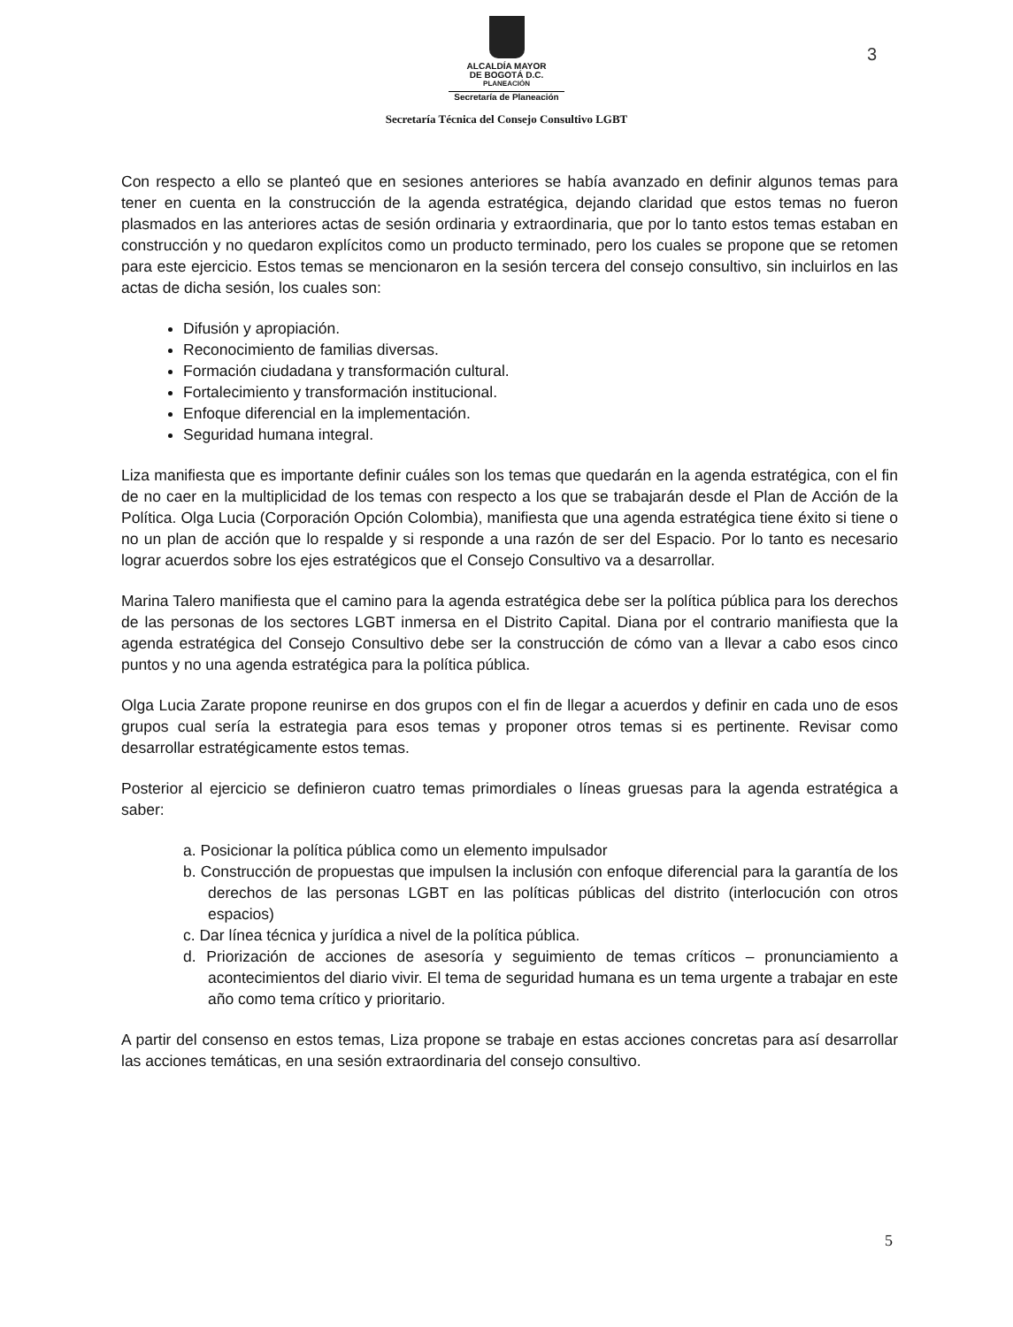3
ALCALDÍA MAYOR
DE BOGOTÁ D.C.
PLANEACIÓN
Secretaría de Planeación
Secretaría Técnica del Consejo Consultivo LGBT
Con respecto a ello se planteó que en sesiones anteriores se había avanzado en definir algunos temas para tener en cuenta en la construcción de la agenda estratégica, dejando claridad que estos temas no fueron plasmados en las anteriores actas de sesión ordinaria y extraordinaria, que por lo tanto estos temas estaban en construcción y no quedaron explícitos como un producto terminado, pero los cuales se propone que se retomen para este ejercicio. Estos temas se mencionaron en la sesión tercera del consejo consultivo, sin incluirlos en las actas de dicha sesión, los cuales son:
Difusión y apropiación.
Reconocimiento de familias diversas.
Formación ciudadana y transformación cultural.
Fortalecimiento y transformación institucional.
Enfoque diferencial en la implementación.
Seguridad humana integral.
Liza manifiesta que es importante definir cuáles son los temas que quedarán en la agenda estratégica, con el fin de no caer en la multiplicidad de los temas con respecto a los que se trabajarán desde el Plan de Acción de la Política. Olga Lucia (Corporación Opción Colombia), manifiesta que una agenda estratégica tiene éxito si tiene o no un plan de acción que lo respalde y si responde a una razón de ser del Espacio. Por lo tanto es necesario lograr acuerdos sobre los ejes estratégicos que el Consejo Consultivo va a desarrollar.
Marina Talero manifiesta que el camino para la agenda estratégica debe ser la política pública para los derechos de las personas de los sectores LGBT inmersa en el Distrito Capital. Diana por el contrario manifiesta que la agenda estratégica del Consejo Consultivo debe ser la construcción de cómo van a llevar a cabo esos cinco puntos y no una agenda estratégica para la política pública.
Olga Lucia Zarate propone reunirse en dos grupos con el fin de llegar a acuerdos y definir en cada uno de esos grupos cual sería la estrategia para esos temas y proponer otros temas si es pertinente. Revisar como desarrollar estratégicamente estos temas.
Posterior al ejercicio se definieron cuatro temas primordiales o líneas gruesas para la agenda estratégica a saber:
a. Posicionar la política pública como un elemento impulsador
b. Construcción de propuestas que impulsen la inclusión con enfoque diferencial para la garantía de los derechos de las personas LGBT en las políticas públicas del distrito (interlocución con otros espacios)
c. Dar línea técnica y jurídica a nivel de la política pública.
d. Priorización de acciones de asesoría y seguimiento de temas críticos – pronunciamiento a acontecimientos del diario vivir. El tema de seguridad humana es un tema urgente a trabajar en este año como tema crítico y prioritario.
A partir del consenso en estos temas, Liza propone se trabaje en estas acciones concretas para así desarrollar las acciones temáticas, en una sesión extraordinaria del consejo consultivo.
5